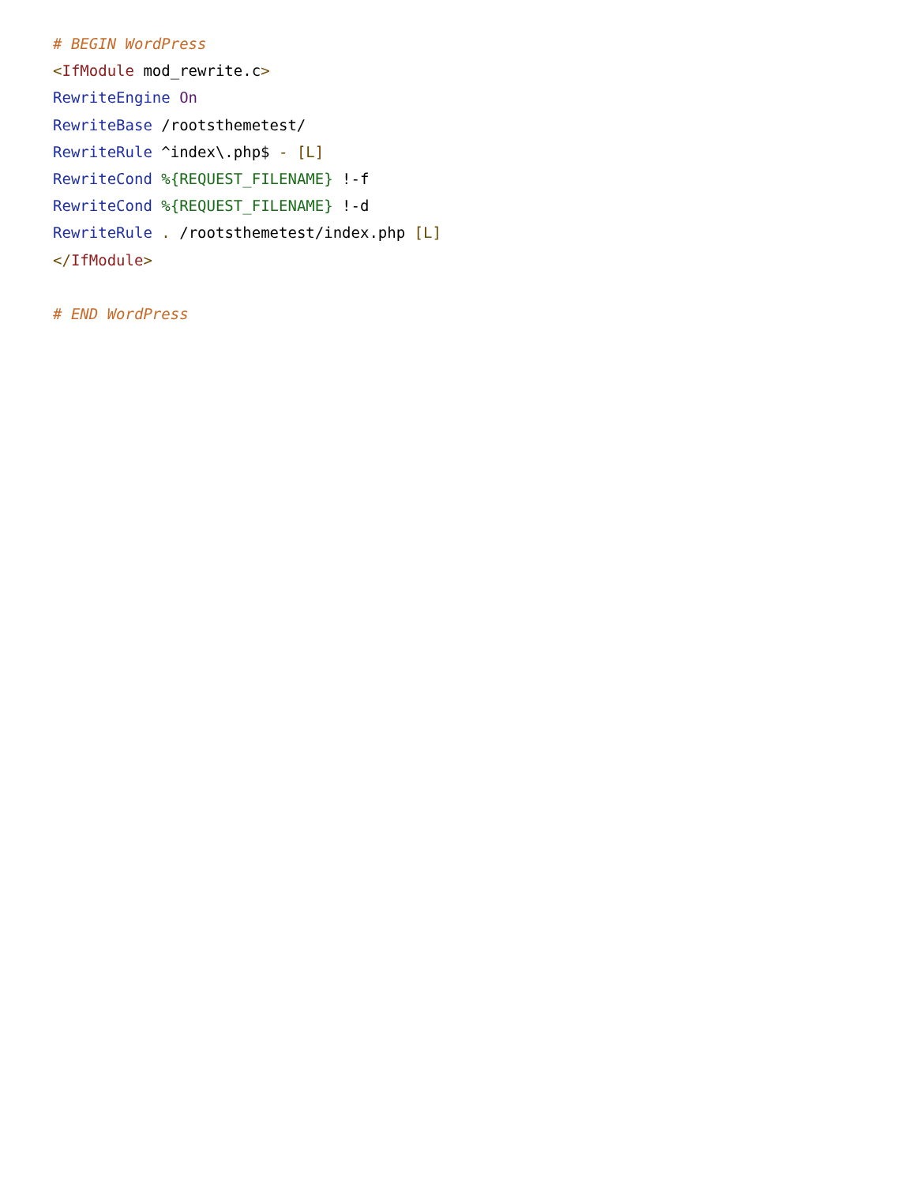# BEGIN WordPress
<IfModule mod_rewrite.c>
RewriteEngine On
RewriteBase /rootsthemetest/
RewriteRule ^index\.php$ - [L]
RewriteCond %{REQUEST_FILENAME} !-f
RewriteCond %{REQUEST_FILENAME} !-d
RewriteRule . /rootsthemetest/index.php [L]
</IfModule>

# END WordPress